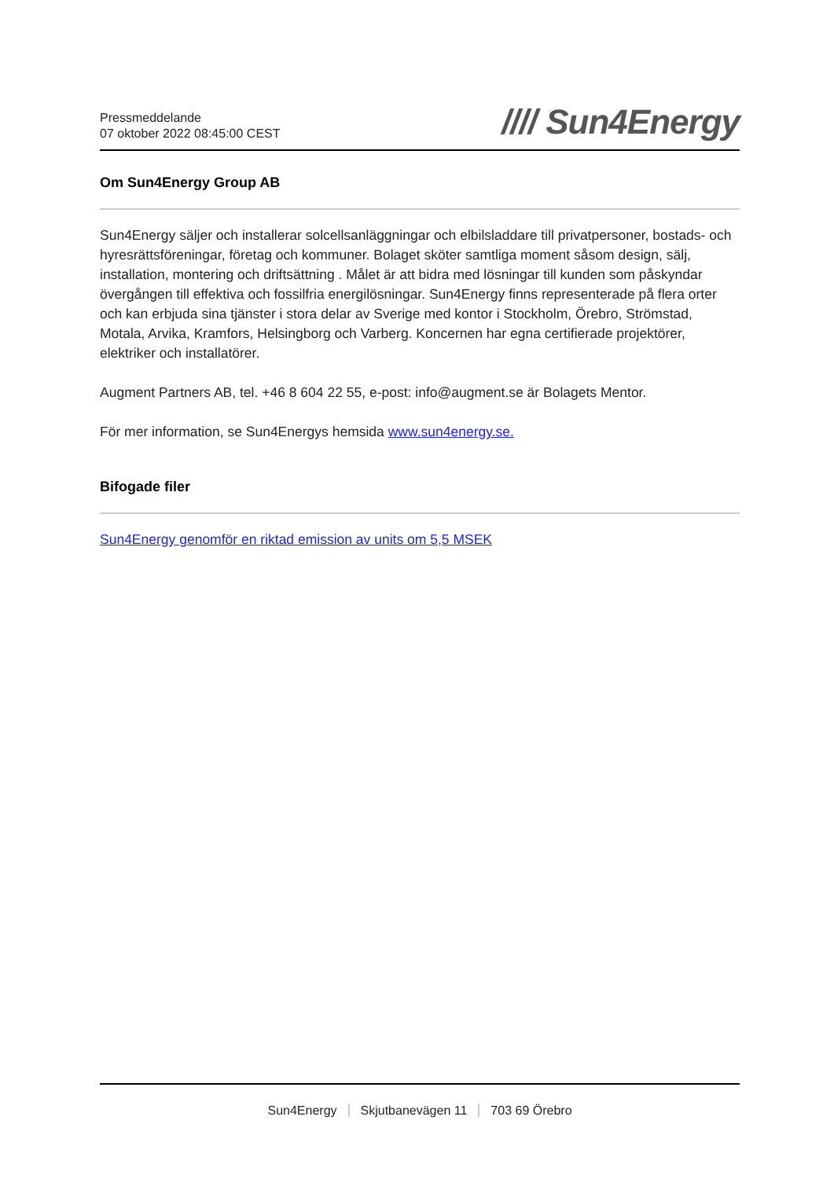Pressmeddelande
07 oktober 2022 08:45:00 CEST
//// Sun4Energy
Om Sun4Energy Group AB
Sun4Energy säljer och installerar solcellsanläggningar och elbilsladdare till privatpersoner, bostads- och hyresrättsföreningar, företag och kommuner. Bolaget sköter samtliga moment såsom design, sälj, installation, montering och driftsättning . Målet är att bidra med lösningar till kunden som påskyndar övergången till effektiva och fossilfria energilösningar. Sun4Energy finns representerade på flera orter och kan erbjuda sina tjänster i stora delar av Sverige med kontor i Stockholm, Örebro, Strömstad, Motala, Arvika, Kramfors, Helsingborg och Varberg. Koncernen har egna certifierade projektörer, elektriker och installatörer.
Augment Partners AB, tel. +46 8 604 22 55, e-post: info@augment.se är Bolagets Mentor.
För mer information, se Sun4Energys hemsida www.sun4energy.se.
Bifogade filer
Sun4Energy genomför en riktad emission av units om 5,5 MSEK
Sun4Energy Skjutbanevägen 11 703 69 Örebro